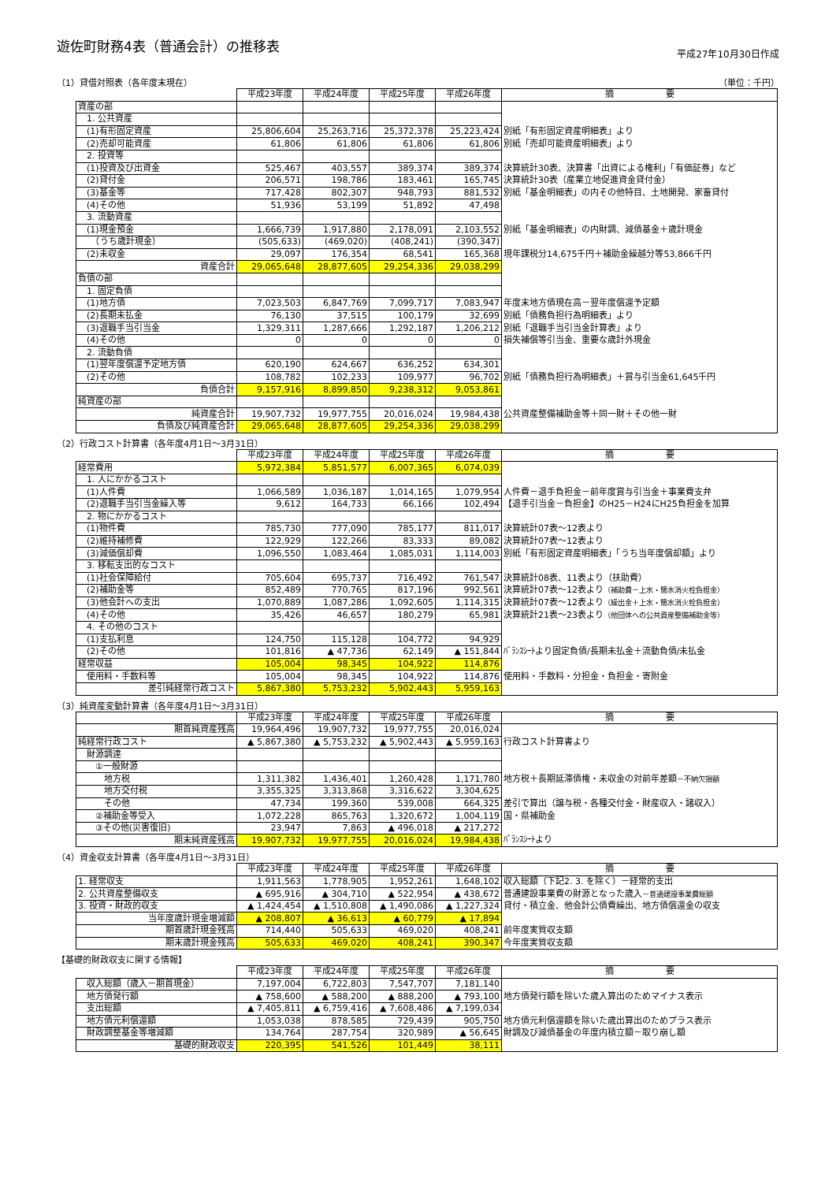遊佐町財務4表（普通会計）の推移表
平成27年10月30日作成
（1）貸借対照表（各年度末現在） （単位：千円）
| | 平成23年度 | 平成24年度 | 平成25年度 | 平成26年度 | 摘 要 |
| --- | --- | --- | --- | --- | --- |
| 資産の部 | | | | | |
| 1. 公共資産 | | | | | |
| (1)有形固定資産 | 25,806,604 | 25,263,716 | 25,372,378 | 25,223,424 | 別紙「有形固定資産明細表」より |
| (2)売却可能資産 | 61,806 | 61,806 | 61,806 | 61,806 | 別紙「売却可能資産明細表」より |
| 2. 投資等 | | | | | |
| (1)投資及び出資金 | 525,467 | 403,557 | 389,374 | 389,374 | 決算統計30表、決算書「出資による権利」「有価証券」など |
| (2)貸付金 | 206,571 | 198,786 | 183,461 | 165,745 | 決算統計30表（産業立地促進資金貸付金） |
| (3)基金等 | 717,428 | 802,307 | 948,793 | 881,532 | 別紙「基金明細表」の内その他特目、土地開発、家畜貸付 |
| (4)その他 | 51,936 | 53,199 | 51,892 | 47,498 | |
| 3. 流動資産 | | | | | |
| (1)現金預金 | 1,666,739 | 1,917,880 | 2,178,091 | 2,103,552 | 別紙「基金明細表」の内財調、減債基金＋歳計現金 |
| （うち歳計現金） | (505,633) | (469,020) | (408,241) | (390,347) | |
| (2)未収金 | 29,097 | 176,354 | 68,541 | 165,368 | 現年課税分14,675千円＋補助金繰越分等53,866千円 |
| 資産合計 | 29,065,648 | 28,877,605 | 29,254,336 | 29,038,299 | |
| 負債の部 | | | | | |
| 1. 固定負債 | | | | | |
| (1)地方債 | 7,023,503 | 6,847,769 | 7,099,717 | 7,083,947 | 年度末地方債現在高－翌年度償還予定額 |
| (2)長期未払金 | 76,130 | 37,515 | 100,179 | 32,699 | 別紙「債務負担行為明細表」より |
| (3)退職手当引当金 | 1,329,311 | 1,287,666 | 1,292,187 | 1,206,212 | 別紙「退職手当引当金計算表」より |
| (4)その他 | 0 | 0 | 0 | 0 | 損失補償等引当金、重要な歳計外現金 |
| 2. 流動負債 | | | | | |
| (1)翌年度償還予定地方債 | 620,190 | 624,667 | 636,252 | 634,301 | |
| (2)その他 | 108,782 | 102,233 | 109,977 | 96,702 | 別紙「債務負担行為明細表」＋賞与引当金61,645千円 |
| 負債合計 | 9,157,916 | 8,899,850 | 9,238,312 | 9,053,861 | |
| 純資産の部 | | | | | |
| 純資産合計 | 19,907,732 | 19,977,755 | 20,016,024 | 19,984,438 | 公共資産整備補助金等＋同一財＋その他一財 |
| 負債及び純資産合計 | 29,065,648 | 28,877,605 | 29,254,336 | 29,038,299 | |
（2）行政コスト計算書（各年度4月1日～3月31日）
| | 平成23年度 | 平成24年度 | 平成25年度 | 平成26年度 | 摘 要 |
| --- | --- | --- | --- | --- | --- |
| 経常費用 | 5,972,384 | 5,851,577 | 6,007,365 | 6,074,039 | |
| 1. 人にかかるコスト | | | | | |
| (1)人件費 | 1,066,589 | 1,036,187 | 1,014,165 | 1,079,954 | 人件費－退手負担金－前年度賞与引当金＋事業費支弁 |
| (2)退職手当引当金繰入等 | 9,612 | 164,733 | 66,166 | 102,494 | 【退手引当金－負担金】のH25－H24にH25負担金を加算 |
| 2. 物にかかるコスト | | | | | |
| (1)物件費 | 785,730 | 777,090 | 785,177 | 811,017 | 決算統計07表～12表より |
| (2)維持補修費 | 122,929 | 122,266 | 83,333 | 89,082 | 決算統計07表～12表より |
| (3)減価償却費 | 1,096,550 | 1,083,464 | 1,085,031 | 1,114,003 | 別紙「有形固定資産明細表」「うち当年度償却額」より |
| 3. 移転支出的なコスト | | | | | |
| (1)社会保障給付 | 705,604 | 695,737 | 716,492 | 761,547 | 決算統計08表、11表より（扶助費） |
| (2)補助金等 | 852,489 | 770,765 | 817,196 | 992,561 | 決算統計07表～12表より （補助費－上水・簡水消火栓負担金） |
| (3)他会計への支出 | 1,070,889 | 1,087,286 | 1,092,605 | 1,114,315 | 決算統計07表～12表より （繰出金＋上水・簡水消火栓負担金） |
| (4)その他 | 35,426 | 46,657 | 180,279 | 65,981 | 決算統計21表～23表より （他団体への公共資産整備補助金等） |
| 4. その他のコスト | | | | | |
| (1)支払利息 | 124,750 | 115,128 | 104,772 | 94,929 | |
| (2)その他 | 101,816 | ▲ 47,736 | 62,149 | ▲ 151,844 | ﾊﾞﾗﾝｽｼｰﾄより固定負債/長期未払金＋流動負債/未払金 |
| 経常収益 | 105,004 | 98,345 | 104,922 | 114,876 | |
| 使用料・手数料等 | 105,004 | 98,345 | 104,922 | 114,876 | 使用料・手数料・分担金・負担金・寄附金 |
| 差引純経常行政コスト | 5,867,380 | 5,753,232 | 5,902,443 | 5,959,163 | |
（3）純資産変動計算書（各年度4月1日～3月31日）
| | 平成23年度 | 平成24年度 | 平成25年度 | 平成26年度 | 摘 要 |
| --- | --- | --- | --- | --- | --- |
| 期首純資産残高 | 19,964,496 | 19,907,732 | 19,977,755 | 20,016,024 | |
| 純経常行政コスト | ▲ 5,867,380 | ▲ 5,753,232 | ▲ 5,902,443 | ▲ 5,959,163 | 行政コスト計算書より |
| 財源調達 | | | | | |
| ①一般財源 | | | | | |
| 地方税 | 1,311,382 | 1,436,401 | 1,260,428 | 1,171,780 | 地方税＋長期延滞債権・未収金の対前年差額 －不納欠損額 |
| 地方交付税 | 3,355,325 | 3,313,868 | 3,316,622 | 3,304,625 | |
| その他 | 47,734 | 199,360 | 539,008 | 664,325 | 差引で算出（譲与税・各種交付金・財産収入・諸収入） |
| ②補助金等受入 | 1,072,228 | 865,763 | 1,320,672 | 1,004,119 | 国・県補助金 |
| ③その他(災害復旧) | 23,947 | 7,863 | ▲ 496,018 | ▲ 217,272 | |
| 期末純資産残高 | 19,907,732 | 19,977,755 | 20,016,024 | 19,984,438 | ﾊﾞﾗﾝｽｼｰﾄより |
（4）資金収支計算書（各年度4月1日～3月31日）
| | 平成23年度 | 平成24年度 | 平成25年度 | 平成26年度 | 摘 要 |
| --- | --- | --- | --- | --- | --- |
| 1. 経常収支 | 1,911,563 | 1,778,905 | 1,952,261 | 1,648,102 | 収入総額（下記2. 3. を除く）－経常的支出 |
| 2. 公共資産整備収支 | ▲ 695,916 | ▲ 304,710 | ▲ 522,954 | ▲ 438,672 | 普通建設事業費の財源となった歳入 －普通建設事業費総額 |
| 3. 投資・財政的収支 | ▲ 1,424,454 | ▲ 1,510,808 | ▲ 1,490,086 | ▲ 1,227,324 | 貸付・積立金、他会計公債費繰出、地方債償還金の収支 |
| 当年度歳計現金増減額 | ▲ 208,807 | ▲ 36,613 | ▲ 60,779 | ▲ 17,894 | |
| 期首歳計現金残高 | 714,440 | 505,633 | 469,020 | 408,241 | 前年度実質収支額 |
| 期末歳計現金残高 | 505,633 | 469,020 | 408,241 | 390,347 | 今年度実質収支額 |
【基礎的財政収支に関する情報】
| | 平成23年度 | 平成24年度 | 平成25年度 | 平成26年度 | 摘 要 |
| --- | --- | --- | --- | --- | --- |
| 収入総額（歳入－期首現金） | 7,197,004 | 6,722,803 | 7,547,707 | 7,181,140 | |
| 地方債発行額 | ▲ 758,600 | ▲ 588,200 | ▲ 888,200 | ▲ 793,100 | 地方債発行額を除いた歳入算出のためマイナス表示 |
| 支出総額 | ▲ 7,405,811 | ▲ 6,759,416 | ▲ 7,608,486 | ▲ 7,199,034 | |
| 地方債元利償還額 | 1,053,038 | 878,585 | 729,439 | 905,750 | 地方債元利償還額を除いた歳出算出のためプラス表示 |
| 財政調整基金等増減額 | 134,764 | 287,754 | 320,989 | ▲ 56,645 | 財調及び減債基金の年度内積立額－取り崩し額 |
| 基礎的財政収支 | 220,395 | 541,526 | 101,449 | 38,111 | |